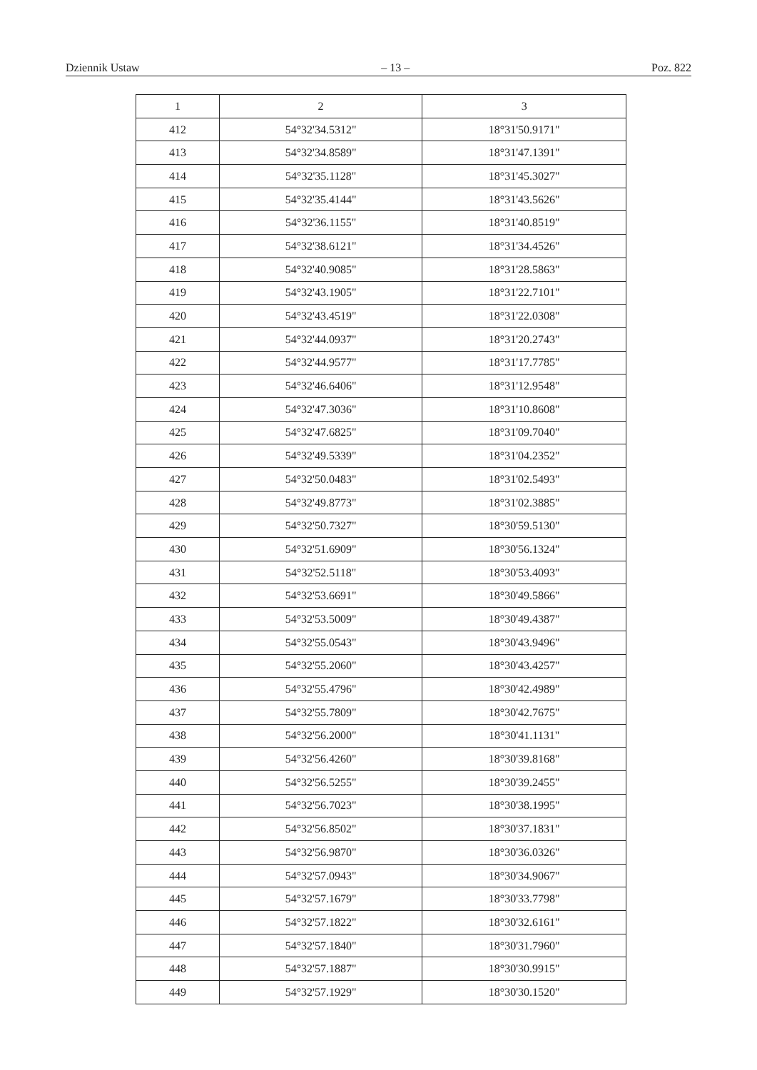Dziennik Ustaw – 13 – Poz. 822
| 1 | 2 | 3 |
| --- | --- | --- |
| 412 | 54°32'34.5312" | 18°31'50.9171" |
| 413 | 54°32'34.8589" | 18°31'47.1391" |
| 414 | 54°32'35.1128" | 18°31'45.3027" |
| 415 | 54°32'35.4144" | 18°31'43.5626" |
| 416 | 54°32'36.1155" | 18°31'40.8519" |
| 417 | 54°32'38.6121" | 18°31'34.4526" |
| 418 | 54°32'40.9085" | 18°31'28.5863" |
| 419 | 54°32'43.1905" | 18°31'22.7101" |
| 420 | 54°32'43.4519" | 18°31'22.0308" |
| 421 | 54°32'44.0937" | 18°31'20.2743" |
| 422 | 54°32'44.9577" | 18°31'17.7785" |
| 423 | 54°32'46.6406" | 18°31'12.9548" |
| 424 | 54°32'47.3036" | 18°31'10.8608" |
| 425 | 54°32'47.6825" | 18°31'09.7040" |
| 426 | 54°32'49.5339" | 18°31'04.2352" |
| 427 | 54°32'50.0483" | 18°31'02.5493" |
| 428 | 54°32'49.8773" | 18°31'02.3885" |
| 429 | 54°32'50.7327" | 18°30'59.5130" |
| 430 | 54°32'51.6909" | 18°30'56.1324" |
| 431 | 54°32'52.5118" | 18°30'53.4093" |
| 432 | 54°32'53.6691" | 18°30'49.5866" |
| 433 | 54°32'53.5009" | 18°30'49.4387" |
| 434 | 54°32'55.0543" | 18°30'43.9496" |
| 435 | 54°32'55.2060" | 18°30'43.4257" |
| 436 | 54°32'55.4796" | 18°30'42.4989" |
| 437 | 54°32'55.7809" | 18°30'42.7675" |
| 438 | 54°32'56.2000" | 18°30'41.1131" |
| 439 | 54°32'56.4260" | 18°30'39.8168" |
| 440 | 54°32'56.5255" | 18°30'39.2455" |
| 441 | 54°32'56.7023" | 18°30'38.1995" |
| 442 | 54°32'56.8502" | 18°30'37.1831" |
| 443 | 54°32'56.9870" | 18°30'36.0326" |
| 444 | 54°32'57.0943" | 18°30'34.9067" |
| 445 | 54°32'57.1679" | 18°30'33.7798" |
| 446 | 54°32'57.1822" | 18°30'32.6161" |
| 447 | 54°32'57.1840" | 18°30'31.7960" |
| 448 | 54°32'57.1887" | 18°30'30.9915" |
| 449 | 54°32'57.1929" | 18°30'30.1520" |